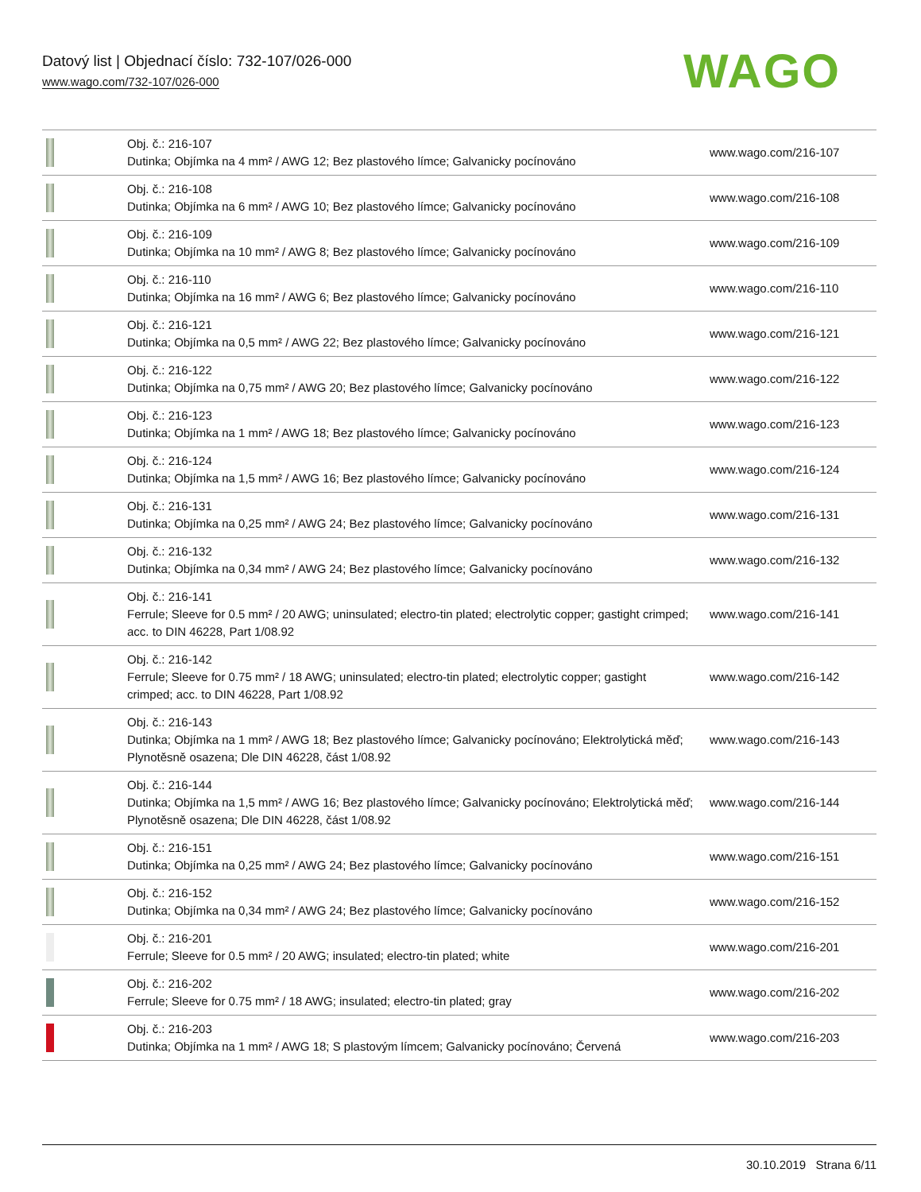Datový list | Objednací číslo: 732-107/026-000
www.wago.com/732-107/026-000
WAGO
| | Obj. č.: 216-107 Dutinka; Objímka na 4 mm² / AWG 12; Bez plastového límce; Galvanicky pocínováno | www.wago.com/216-107 |
| | Obj. č.: 216-108 Dutinka; Objímka na 6 mm² / AWG 10; Bez plastového límce; Galvanicky pocínováno | www.wago.com/216-108 |
| | Obj. č.: 216-109 Dutinka; Objímka na 10 mm² / AWG 8; Bez plastového límce; Galvanicky pocínováno | www.wago.com/216-109 |
| | Obj. č.: 216-110 Dutinka; Objímka na 16 mm² / AWG 6; Bez plastového límce; Galvanicky pocínováno | www.wago.com/216-110 |
| | Obj. č.: 216-121 Dutinka; Objímka na 0,5 mm² / AWG 22; Bez plastového límce; Galvanicky pocínováno | www.wago.com/216-121 |
| | Obj. č.: 216-122 Dutinka; Objímka na 0,75 mm² / AWG 20; Bez plastového límce; Galvanicky pocínováno | www.wago.com/216-122 |
| | Obj. č.: 216-123 Dutinka; Objímka na 1 mm² / AWG 18; Bez plastového límce; Galvanicky pocínováno | www.wago.com/216-123 |
| | Obj. č.: 216-124 Dutinka; Objímka na 1,5 mm² / AWG 16; Bez plastového límce; Galvanicky pocínováno | www.wago.com/216-124 |
| | Obj. č.: 216-131 Dutinka; Objímka na 0,25 mm² / AWG 24; Bez plastového límce; Galvanicky pocínováno | www.wago.com/216-131 |
| | Obj. č.: 216-132 Dutinka; Objímka na 0,34 mm² / AWG 24; Bez plastového límce; Galvanicky pocínováno | www.wago.com/216-132 |
| | Obj. č.: 216-141 Ferrule; Sleeve for 0.5 mm² / 20 AWG; uninsulated; electro-tin plated; electrolytic copper; gastight crimped; acc. to DIN 46228, Part 1/08.92 | www.wago.com/216-141 |
| | Obj. č.: 216-142 Ferrule; Sleeve for 0.75 mm² / 18 AWG; uninsulated; electro-tin plated; electrolytic copper; gastight crimped; acc. to DIN 46228, Part 1/08.92 | www.wago.com/216-142 |
| | Obj. č.: 216-143 Dutinka; Objímka na 1 mm² / AWG 18; Bez plastového límce; Galvanicky pocínováno; Elektrolytická měď; Plynotěsně osazena; Dle DIN 46228, část 1/08.92 | www.wago.com/216-143 |
| | Obj. č.: 216-144 Dutinka; Objímka na 1,5 mm² / AWG 16; Bez plastového límce; Galvanicky pocínováno; Elektrolytická měď; Plynotěsně osazena; Dle DIN 46228, část 1/08.92 | www.wago.com/216-144 |
| | Obj. č.: 216-151 Dutinka; Objímka na 0,25 mm² / AWG 24; Bez plastového límce; Galvanicky pocínováno | www.wago.com/216-151 |
| | Obj. č.: 216-152 Dutinka; Objímka na 0,34 mm² / AWG 24; Bez plastového límce; Galvanicky pocínováno | www.wago.com/216-152 |
| | Obj. č.: 216-201 Ferrule; Sleeve for 0.5 mm² / 20 AWG; insulated; electro-tin plated; white | www.wago.com/216-201 |
| | Obj. č.: 216-202 Ferrule; Sleeve for 0.75 mm² / 18 AWG; insulated; electro-tin plated; gray | www.wago.com/216-202 |
| | Obj. č.: 216-203 Dutinka; Objímka na 1 mm² / AWG 18; S plastovým límcem; Galvanicky pocínováno; Červená | www.wago.com/216-203 |
30.10.2019 Strana 6/11